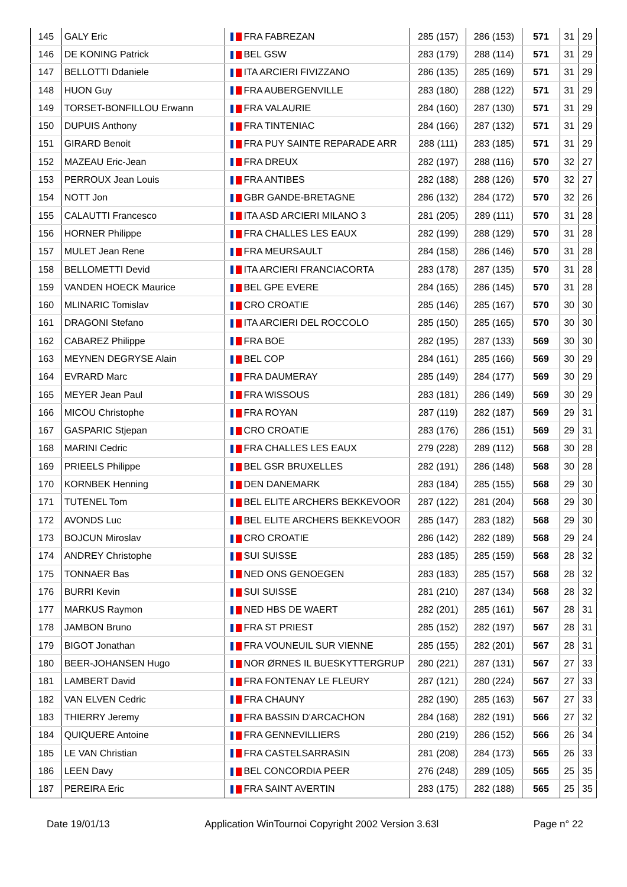| 145 | GALY Eric | FRA FABREZAN | 285 (157) | 286 (153) | 571 | 31 | 29 |
| 146 | DE KONING Patrick | BEL GSW | 283 (179) | 288 (114) | 571 | 31 | 29 |
| 147 | BELLOTTI Ddaniele | ITA ARCIERI FIVIZZANO | 286 (135) | 285 (169) | 571 | 31 | 29 |
| 148 | HUON Guy | FRA AUBERGENVILLE | 283 (180) | 288 (122) | 571 | 31 | 29 |
| 149 | TORSET-BONFILLOU Erwann | FRA VALAURIE | 284 (160) | 287 (130) | 571 | 31 | 29 |
| 150 | DUPUIS Anthony | FRA TINTENIAC | 284 (166) | 287 (132) | 571 | 31 | 29 |
| 151 | GIRARD Benoit | FRA PUY SAINTE REPARADE ARR | 288 (111) | 283 (185) | 571 | 31 | 29 |
| 152 | MAZEAU Eric-Jean | FRA DREUX | 282 (197) | 288 (116) | 570 | 32 | 27 |
| 153 | PERROUX Jean Louis | FRA ANTIBES | 282 (188) | 288 (126) | 570 | 32 | 27 |
| 154 | NOTT Jon | GBR GANDE-BRETAGNE | 286 (132) | 284 (172) | 570 | 32 | 26 |
| 155 | CALAUTTI Francesco | ITA ASD ARCIERI MILANO 3 | 281 (205) | 289 (111) | 570 | 31 | 28 |
| 156 | HORNER Philippe | FRA CHALLES LES EAUX | 282 (199) | 288 (129) | 570 | 31 | 28 |
| 157 | MULET Jean Rene | FRA MEURSAULT | 284 (158) | 286 (146) | 570 | 31 | 28 |
| 158 | BELLOMETTI Devid | ITA ARCIERI FRANCIACORTA | 283 (178) | 287 (135) | 570 | 31 | 28 |
| 159 | VANDEN HOECK Maurice | BEL GPE EVERE | 284 (165) | 286 (145) | 570 | 31 | 28 |
| 160 | MLINARIC Tomislav | CRO CROATIE | 285 (146) | 285 (167) | 570 | 30 | 30 |
| 161 | DRAGONI Stefano | ITA ARCIERI DEL ROCCOLO | 285 (150) | 285 (165) | 570 | 30 | 30 |
| 162 | CABAREZ Philippe | FRA BOE | 282 (195) | 287 (133) | 569 | 30 | 30 |
| 163 | MEYNEN DEGRYSE Alain | BEL COP | 284 (161) | 285 (166) | 569 | 30 | 29 |
| 164 | EVRARD Marc | FRA DAUMERAY | 285 (149) | 284 (177) | 569 | 30 | 29 |
| 165 | MEYER Jean Paul | FRA WISSOUS | 283 (181) | 286 (149) | 569 | 30 | 29 |
| 166 | MICOU Christophe | FRA ROYAN | 287 (119) | 282 (187) | 569 | 29 | 31 |
| 167 | GASPARIC Stjepan | CRO CROATIE | 283 (176) | 286 (151) | 569 | 29 | 31 |
| 168 | MARINI Cedric | FRA CHALLES LES EAUX | 279 (228) | 289 (112) | 568 | 30 | 28 |
| 169 | PRIEELS Philippe | BEL GSR BRUXELLES | 282 (191) | 286 (148) | 568 | 30 | 28 |
| 170 | KORNBEK Henning | DEN DANEMARK | 283 (184) | 285 (155) | 568 | 29 | 30 |
| 171 | TUTENEL Tom | BEL ELITE ARCHERS BEKKEVOOR | 287 (122) | 281 (204) | 568 | 29 | 30 |
| 172 | AVONDS Luc | BEL ELITE ARCHERS BEKKEVOOR | 285 (147) | 283 (182) | 568 | 29 | 30 |
| 173 | BOJCUN Miroslav | CRO CROATIE | 286 (142) | 282 (189) | 568 | 29 | 24 |
| 174 | ANDREY Christophe | SUI SUISSE | 283 (185) | 285 (159) | 568 | 28 | 32 |
| 175 | TONNAER Bas | NED ONS GENOEGEN | 283 (183) | 285 (157) | 568 | 28 | 32 |
| 176 | BURRI Kevin | SUI SUISSE | 281 (210) | 287 (134) | 568 | 28 | 32 |
| 177 | MARKUS Raymon | NED HBS DE WAERT | 282 (201) | 285 (161) | 567 | 28 | 31 |
| 178 | JAMBON Bruno | FRA ST PRIEST | 285 (152) | 282 (197) | 567 | 28 | 31 |
| 179 | BIGOT Jonathan | FRA VOUNEUIL SUR VIENNE | 285 (155) | 282 (201) | 567 | 28 | 31 |
| 180 | BEER-JOHANSEN Hugo | NOR ØRNES IL BUESKYTTERGRUP | 280 (221) | 287 (131) | 567 | 27 | 33 |
| 181 | LAMBERT David | FRA FONTENAY LE FLEURY | 287 (121) | 280 (224) | 567 | 27 | 33 |
| 182 | VAN ELVEN Cedric | FRA CHAUNY | 282 (190) | 285 (163) | 567 | 27 | 33 |
| 183 | THIERRY Jeremy | FRA BASSIN D'ARCACHON | 284 (168) | 282 (191) | 566 | 27 | 32 |
| 184 | QUIQUERE Antoine | FRA GENNEVILLIERS | 280 (219) | 286 (152) | 566 | 26 | 34 |
| 185 | LE VAN Christian | FRA CASTELSARRASIN | 281 (208) | 284 (173) | 565 | 26 | 33 |
| 186 | LEEN Davy | BEL CONCORDIA PEER | 276 (248) | 289 (105) | 565 | 25 | 35 |
| 187 | PEREIRA Eric | FRA SAINT AVERTIN | 283 (175) | 282 (188) | 565 | 25 | 35 |
Date 19/01/13 Application WinTournoi Copyright 2002 Version 3.63l Page n° 22